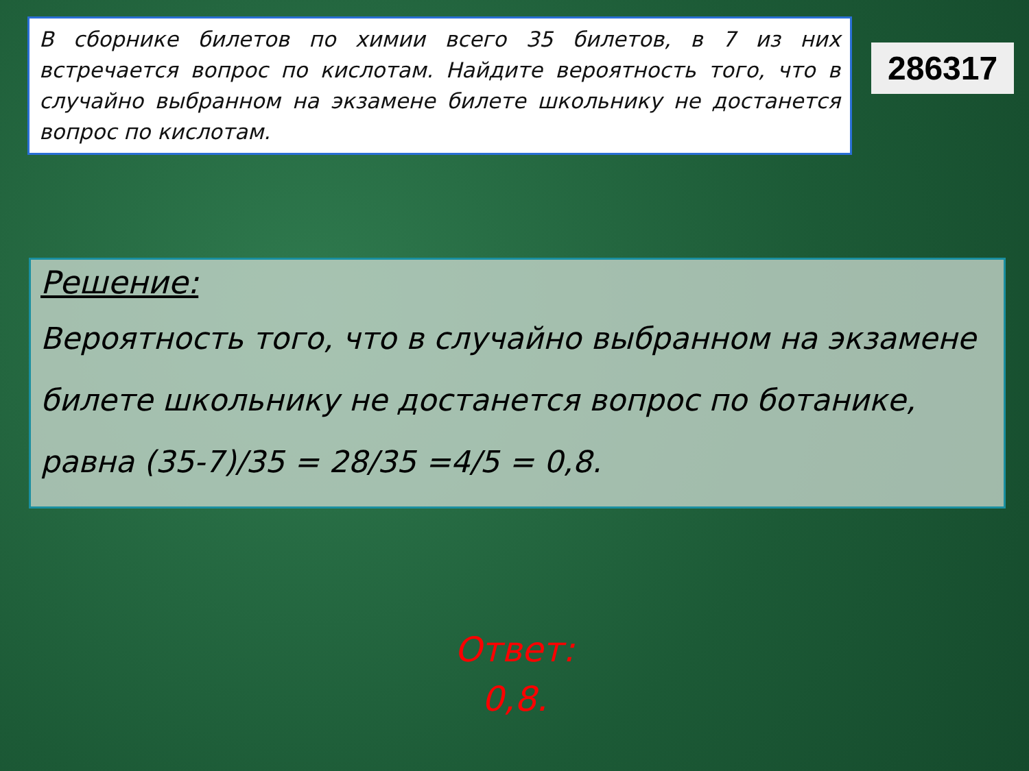В сборнике билетов по химии всего 35 билетов, в 7 из них встречается вопрос по кислотам. Найдите вероятность того, что в случайно выбранном на экзамене билете школьнику не достанется вопрос по кислотам.
286317
Решение:
Вероятность того, что в случайно выбранном на экзамене билете школьнику не достанется вопрос по ботанике, равна (35-7)/35 = 28/35 =4/5 = 0,8.
Ответ:
0,8.